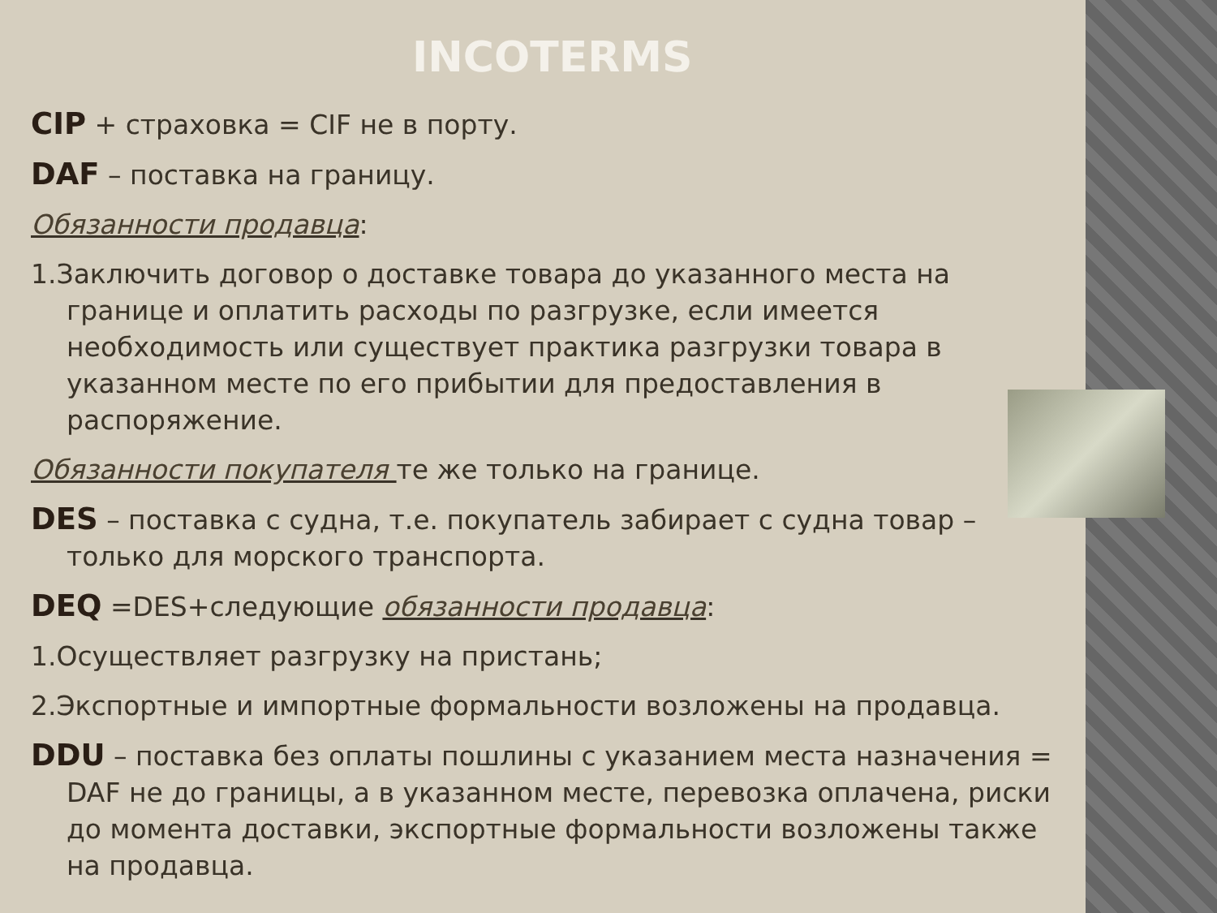INCOTERMS
CIP + страховка = CIF не в порту.
DAF – поставка на границу.
Обязанности продавца:
1.Заключить договор о доставке товара до указанного места на границе и оплатить расходы по разгрузке, если имеется необходимость или существует практика разгрузки товара в указанном месте по его прибытии для предоставления в распоряжение.
Обязанности покупателя те же только на границе.
DES – поставка с судна, т.е. покупатель забирает с судна товар – только для морского транспорта.
DEQ =DES+следующие обязанности продавца:
1.Осуществляет разгрузку на пристань;
2.Экспортные и импортные формальности возложены на продавца.
DDU – поставка без оплаты пошлины с указанием места назначения = DAF не до границы, а в указанном месте, перевозка оплачена, риски до момента доставки, экспортные формальности возложены также на продавца.